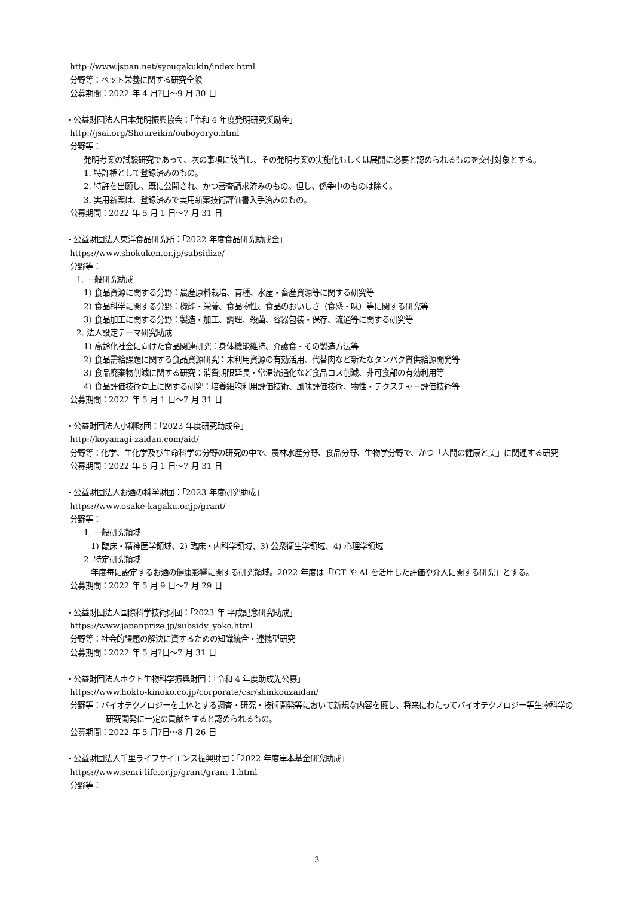http://www.jspan.net/syougakukin/index.html
分野等：ペット栄養に関する研究全般
公募期間：2022 年 4 月?日～9 月 30 日
・公益財団法人日本発明振興協会：「令和 4 年度発明研究奨励金」
http://jsai.org/Shoureikin/ouboyoryo.html
分野等：
発明考案の試験研究であって、次の事項に該当し、その発明考案の実施化もしくは展開に必要と認められるものを交付対象とする。
1. 特許権として登録済みのもの。
2. 特許を出願し、既に公開され、かつ審査請求済みのもの。但し、係争中のものは除く。
3. 実用新案は、登録済みで実用新案技術評価書入手済みのもの。
公募期間：2022 年 5 月 1 日～7 月 31 日
・公益財団法人東洋食品研究所：「2022 年度食品研究助成金」
https://www.shokuken.or.jp/subsidize/
分野等：
1. 一般研究助成
1) 食品資源に関する分野：農産原料栽培、育種、水産・畜産資源等に関する研究等
2) 食品科学に関する分野：機能・栄養、食品物性、食品のおいしさ（食感・味）等に関する研究等
3) 食品加工に関する分野：製造・加工、調理、殺菌、容器包装・保存、流通等に関する研究等
2. 法人設定テーマ研究助成
1) 高齢化社会に向けた食品関連研究：身体機能維持、介護食・その製造方法等
2) 食品需給課題に関する食品資源研究：未利用資源の有効活用、代替肉など新たなタンパク質供給源開発等
3) 食品廃棄物削減に関する研究：消費期限延長・常温流通化など食品ロス削減、非可食部の有効利用等
4) 食品評価技術向上に関する研究：培養細胞利用評価技術、風味評価技術、物性・テクスチャー評価技術等
公募期間：2022 年 5 月 1 日～7 月 31 日
・公益財団法人小柳財団：「2023 年度研究助成金」
http://koyanagi-zaidan.com/aid/
分野等：化学、生化学及び生命科学の分野の研究の中で、農林水産分野、食品分野、生物学分野で、かつ「人間の健康と美」に関連する研究
公募期間：2022 年 5 月 1 日～7 月 31 日
・公益財団法人お酒の科学財団：「2023 年度研究助成」
https://www.osake-kagaku.or.jp/grant/
分野等：
1. 一般研究領域
1) 臨床・精神医学領域、2) 臨床・内科学領域、3) 公衆衛生学領域、4) 心理学領域
2. 特定研究領域
年度毎に設定するお酒の健康影響に関する研究領域。2022 年度は「ICT や AI を活用した評価や介入に関する研究」とする。
公募期間：2022 年 5 月 9 日～7 月 29 日
・公益財団法人国際科学技術財団：「2023 年 平成記念研究助成」
https://www.japanprize.jp/subsidy_yoko.html
分野等：社会的課題の解決に資するための知識統合・連携型研究
公募期間：2022 年 5 月?日～7 月 31 日
・公益財団法人ホクト生物科学振興財団：「令和 4 年度助成先公募」
https://www.hokto-kinoko.co.jp/corporate/csr/shinkouzaidan/
分野等：バイオテクノロジーを主体とする調査・研究・技術開発等において新規な内容を擁し、将来にわたってバイオテクノロジー等生物科学の研究開発に一定の貢献をすると認められるもの。
公募期間：2022 年 5 月?日～8 月 26 日
・公益財団法人千里ライフサイエンス振興財団：「2022 年度岸本基金研究助成」
https://www.senri-life.or.jp/grant/grant-1.html
分野等：
3